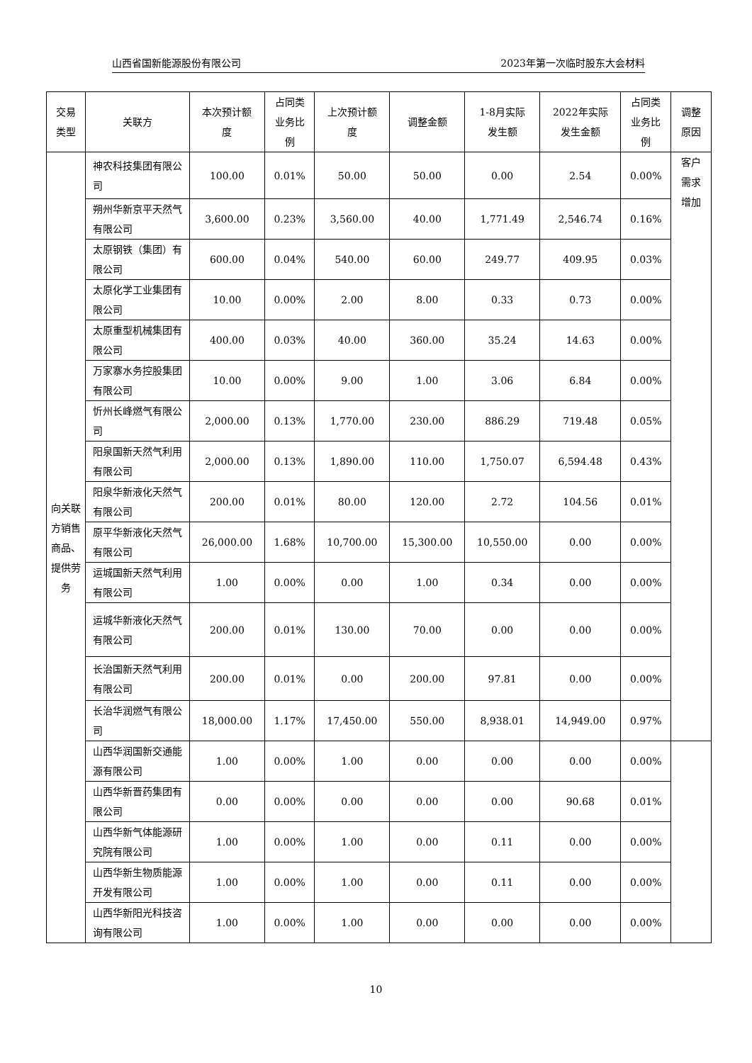山西省国新能源股份有限公司 2023年第一次临时股东大会材料
| 交易 类型 | 关联方 | 本次预计额 度 | 占同类 业务比 例 | 上次预计额 度 | 调整金额 | 1-8月实际 发生额 | 2022年实际 发生金额 | 占同类 业务比 例 | 调整 原因 |
| --- | --- | --- | --- | --- | --- | --- | --- | --- | --- |
| 向关联方销售商品、提供劳务 | 神农科技集团有限公司 | 100.00 | 0.01% | 50.00 | 50.00 | 0.00 | 2.54 | 0.00% | 客户 需求 增加 |
| | 朔州华新京平天然气有限公司 | 3,600.00 | 0.23% | 3,560.00 | 40.00 | 1,771.49 | 2,546.74 | 0.16% | |
| | 太原钢铁（集团）有限公司 | 600.00 | 0.04% | 540.00 | 60.00 | 249.77 | 409.95 | 0.03% | |
| | 太原化学工业集团有限公司 | 10.00 | 0.00% | 2.00 | 8.00 | 0.33 | 0.73 | 0.00% | |
| | 太原重型机械集团有限公司 | 400.00 | 0.03% | 40.00 | 360.00 | 35.24 | 14.63 | 0.00% | |
| | 万家寨水务控股集团有限公司 | 10.00 | 0.00% | 9.00 | 1.00 | 3.06 | 6.84 | 0.00% | |
| | 忻州长峰燃气有限公司 | 2,000.00 | 0.13% | 1,770.00 | 230.00 | 886.29 | 719.48 | 0.05% | |
| | 阳泉国新天然气利用有限公司 | 2,000.00 | 0.13% | 1,890.00 | 110.00 | 1,750.07 | 6,594.48 | 0.43% | |
| | 阳泉华新液化天然气有限公司 | 200.00 | 0.01% | 80.00 | 120.00 | 2.72 | 104.56 | 0.01% | |
| | 原平华新液化天然气有限公司 | 26,000.00 | 1.68% | 10,700.00 | 15,300.00 | 10,550.00 | 0.00 | 0.00% | |
| | 运城国新天然气利用有限公司 | 1.00 | 0.00% | 0.00 | 1.00 | 0.34 | 0.00 | 0.00% | |
| | 运城华新液化天然气有限公司 | 200.00 | 0.01% | 130.00 | 70.00 | 0.00 | 0.00 | 0.00% | |
| | 长治国新天然气利用有限公司 | 200.00 | 0.01% | 0.00 | 200.00 | 97.81 | 0.00 | 0.00% | |
| | 长治华润燃气有限公司 | 18,000.00 | 1.17% | 17,450.00 | 550.00 | 8,938.01 | 14,949.00 | 0.97% | |
| | 山西华润国新交通能源有限公司 | 1.00 | 0.00% | 1.00 | 0.00 | 0.00 | 0.00 | 0.00% | |
| | 山西华新晋药集团有限公司 | 0.00 | 0.00% | 0.00 | 0.00 | 0.00 | 90.68 | 0.01% | |
| | 山西华新气体能源研究院有限公司 | 1.00 | 0.00% | 1.00 | 0.00 | 0.11 | 0.00 | 0.00% | |
| | 山西华新生物质能源开发有限公司 | 1.00 | 0.00% | 1.00 | 0.00 | 0.11 | 0.00 | 0.00% | |
| | 山西华新阳光科技咨询有限公司 | 1.00 | 0.00% | 1.00 | 0.00 | 0.00 | 0.00 | 0.00% | |
10